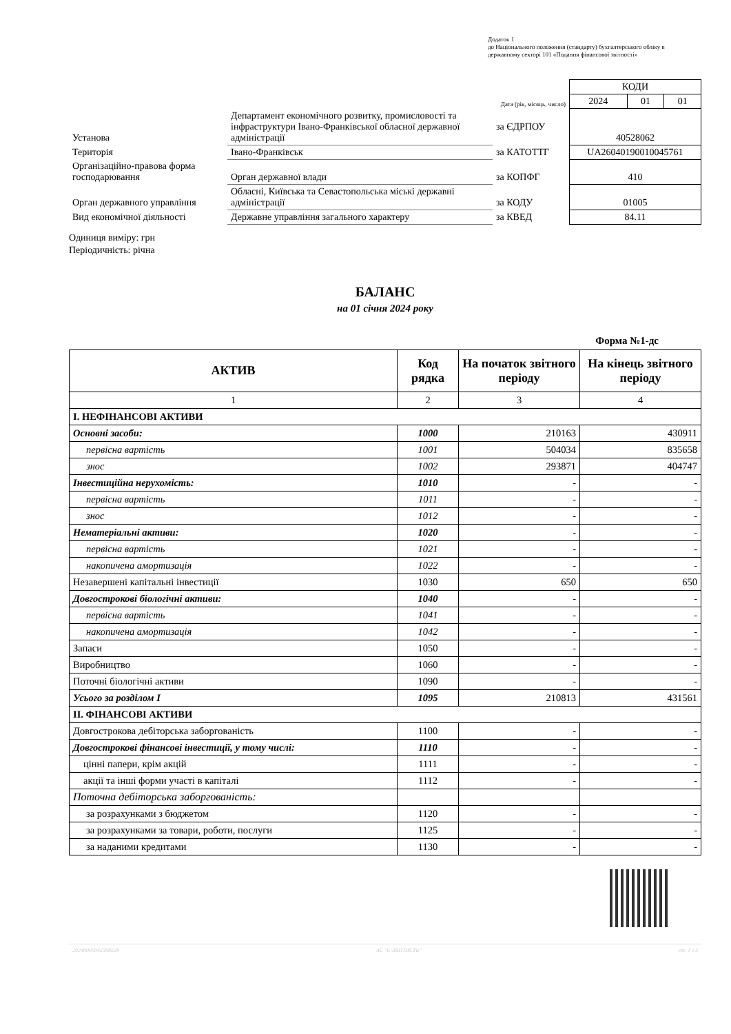Додаток 1
до Національного положення (стандарту) бухгалтерського обліку в державному секторі 101 «Подання фінансової звітності»
| | | | КОДИ | | |
| Дата (рік, місяць, число) | | | 2024 | 01 | 01 |
| Установа | Департамент економічного розвитку, промисловості та інфраструктури Івано-Франківської обласної державної адміністрації | за ЄДРПОУ | 40528062 | | |
| Територія | Івано-Франківськ | за КАТОТТГ | UA26040190010045761 | | |
| Організаційно-правова форма господарювання | Орган державної влади | за КОПФГ | 410 | | |
| Орган державного управління | Обласні, Київська та Севастопольська міські державні адміністрації | за КОДУ | 01005 | | |
| Вид економічної діяльності | Державне управління загального характеру | за КВЕД | 84.11 | | |
Одиниця виміру: грн
Періодичність: річна
БАЛАНС
на 01 січня 2024 року
Форма №1-дс
| АКТИВ | Код рядка | На початок звітного періоду | На кінець звітного періоду |
| --- | --- | --- | --- |
| 1 | 2 | 3 | 4 |
| I. НЕФІНАНСОВІ АКТИВИ | | | |
| Основні засоби: | 1000 | 210163 | 430911 |
| первісна вартість | 1001 | 504034 | 835658 |
| знос | 1002 | 293871 | 404747 |
| Інвестиційна нерухомість: | 1010 | - | - |
| первісна вартість | 1011 | - | - |
| знос | 1012 | - | - |
| Нематеріальні активи: | 1020 | - | - |
| первісна вартість | 1021 | - | - |
| накопичена амортизація | 1022 | - | - |
| Незавершені капітальні інвестиції | 1030 | 650 | 650 |
| Довгострокові біологічні активи: | 1040 | - | - |
| первісна вартість | 1041 | - | - |
| накопичена амортизація | 1042 | - | - |
| Запаси | 1050 | - | - |
| Виробництво | 1060 | - | - |
| Поточні біологічні активи | 1090 | - | - |
| Усього за розділом I | 1095 | 210813 | 431561 |
| II. ФІНАНСОВІ АКТИВИ | | | |
| Довгострокова дебіторська заборгованість | 1100 | - | - |
| Довгострокові фінансові інвестиції, у тому числі: | 1110 | - | - |
| цінні папери, крім акцій | 1111 | - | - |
| акції та інші форми участі в капіталі | 1112 | - | - |
| Поточна дебіторська заборгованість: | | | |
| за розрахунками з бюджетом | 1120 | - | - |
| за розрахунками за товари, роботи, послуги | 1125 | - | - |
| за наданими кредитами | 1130 | - | - |
20240000042398228 АС "Є-ЗВІТНІСТЬ" ст. 1 з 3